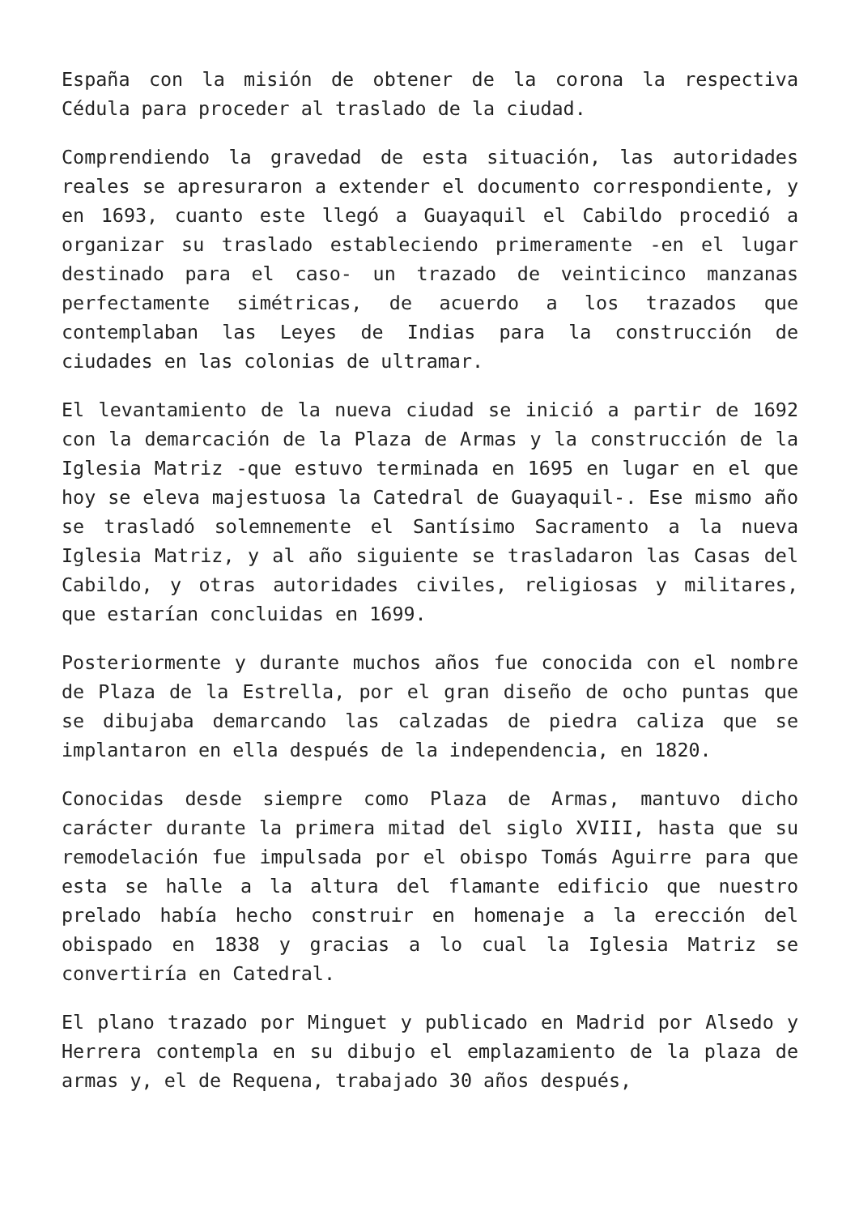España con la misión de obtener de la corona la respectiva Cédula para proceder al traslado de la ciudad.
Comprendiendo la gravedad de esta situación, las autoridades reales se apresuraron a extender el documento correspondiente, y en 1693, cuanto este llegó a Guayaquil el Cabildo procedió a organizar su traslado estableciendo primeramente -en el lugar destinado para el caso- un trazado de veinticinco manzanas perfectamente simétricas, de acuerdo a los trazados que contemplaban las Leyes de Indias para la construcción de ciudades en las colonias de ultramar.
El levantamiento de la nueva ciudad se inició a partir de 1692 con la demarcación de la Plaza de Armas y la construcción de la Iglesia Matriz -que estuvo terminada en 1695 en lugar en el que hoy se eleva majestuosa la Catedral de Guayaquil-. Ese mismo año se trasladó solemnemente el Santísimo Sacramento a la nueva Iglesia Matriz, y al año siguiente se trasladaron las Casas del Cabildo, y otras autoridades civiles, religiosas y militares, que estarían concluidas en 1699.
Posteriormente y durante muchos años fue conocida con el nombre de Plaza de la Estrella, por el gran diseño de ocho puntas que se dibujaba demarcando las calzadas de piedra caliza que se implantaron en ella después de la independencia, en 1820.
Conocidas desde siempre como Plaza de Armas, mantuvo dicho carácter durante la primera mitad del siglo XVIII, hasta que su remodelación fue impulsada por el obispo Tomás Aguirre para que esta se halle a la altura del flamante edificio que nuestro prelado había hecho construir en homenaje a la erección del obispado en 1838 y gracias a lo cual la Iglesia Matriz se convertiría en Catedral.
El plano trazado por Minguet y publicado en Madrid por Alsedo y Herrera contempla en su dibujo el emplazamiento de la plaza de armas y, el de Requena, trabajado 30 años después,